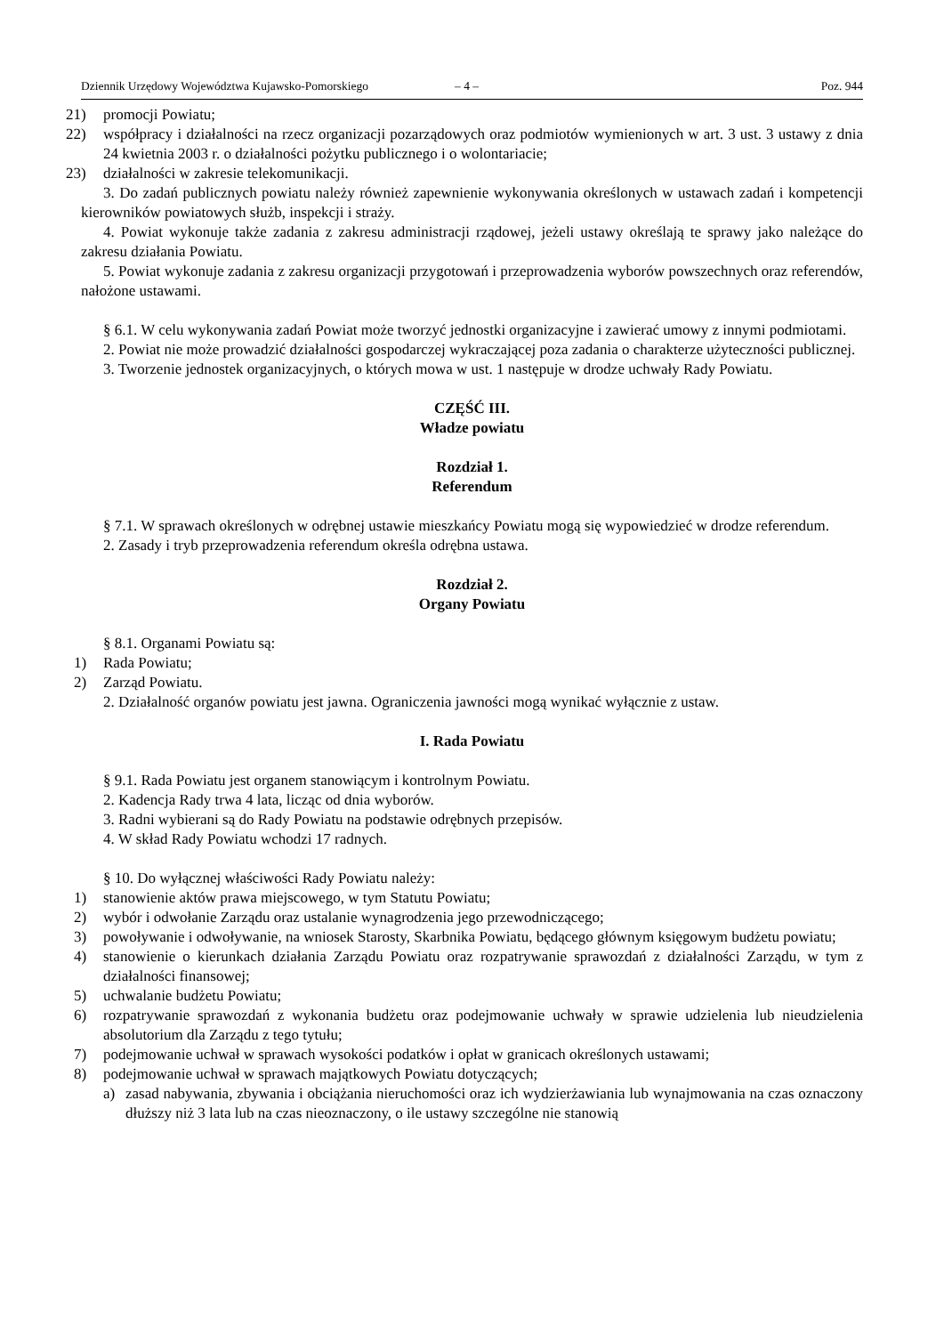Dziennik Urzędowy Województwa Kujawsko-Pomorskiego – 4 – Poz. 944
21) promocji Powiatu;
22) współpracy i działalności na rzecz organizacji pozarządowych oraz podmiotów wymienionych w art. 3 ust. 3 ustawy z dnia 24 kwietnia 2003 r. o działalności pożytku publicznego i o wolontariacie;
23) działalności w zakresie telekomunikacji.
3. Do zadań publicznych powiatu należy również zapewnienie wykonywania określonych w ustawach zadań i kompetencji kierowników powiatowych służb, inspekcji i straży.
4. Powiat wykonuje także zadania z zakresu administracji rządowej, jeżeli ustawy określają te sprawy jako należące do zakresu działania Powiatu.
5. Powiat wykonuje zadania z zakresu organizacji przygotowań i przeprowadzenia wyborów powszechnych oraz referendów, nałożone ustawami.
§ 6.1. W celu wykonywania zadań Powiat może tworzyć jednostki organizacyjne i zawierać umowy z innymi podmiotami.
2. Powiat nie może prowadzić działalności gospodarczej wykraczającej poza zadania o charakterze użyteczności publicznej.
3. Tworzenie jednostek organizacyjnych, o których mowa w ust. 1 następuje w drodze uchwały Rady Powiatu.
CZĘŚĆ III.
Władze powiatu
Rozdział 1.
Referendum
§ 7.1. W sprawach określonych w odrębnej ustawie mieszkańcy Powiatu mogą się wypowiedzieć w drodze referendum.
2. Zasady i tryb przeprowadzenia referendum określa odrębna ustawa.
Rozdział 2.
Organy Powiatu
§ 8.1. Organami Powiatu są:
1) Rada Powiatu;
2) Zarząd Powiatu.
2. Działalność organów powiatu jest jawna. Ograniczenia jawności mogą wynikać wyłącznie z ustaw.
I. Rada Powiatu
§ 9.1. Rada Powiatu jest organem stanowiącym i kontrolnym Powiatu.
2. Kadencja Rady trwa 4 lata, licząc od dnia wyborów.
3. Radni wybierani są do Rady Powiatu na podstawie odrębnych przepisów.
4. W skład Rady Powiatu wchodzi 17 radnych.
§ 10. Do wyłącznej właściwości Rady Powiatu należy:
1) stanowienie aktów prawa miejscowego, w tym Statutu Powiatu;
2) wybór i odwołanie Zarządu oraz ustalanie wynagrodzenia jego przewodniczącego;
3) powoływanie i odwoływanie, na wniosek Starosty, Skarbnika Powiatu, będącego głównym księgowym budżetu powiatu;
4) stanowienie o kierunkach działania Zarządu Powiatu oraz rozpatrywanie sprawozdań z działalności Zarządu, w tym z działalności finansowej;
5) uchwalanie budżetu Powiatu;
6) rozpatrywanie sprawozdań z wykonania budżetu oraz podejmowanie uchwały w sprawie udzielenia lub nieudzielenia absolutorium dla Zarządu z tego tytułu;
7) podejmowanie uchwał w sprawach wysokości podatków i opłat w granicach określonych ustawami;
8) podejmowanie uchwał w sprawach majątkowych Powiatu dotyczących;
a) zasad nabywania, zbywania i obciążania nieruchomości oraz ich wydzierżawiania lub wynajmowania na czas oznaczony dłuższy niż 3 lata lub na czas nieoznaczony, o ile ustawy szczególne nie stanowią